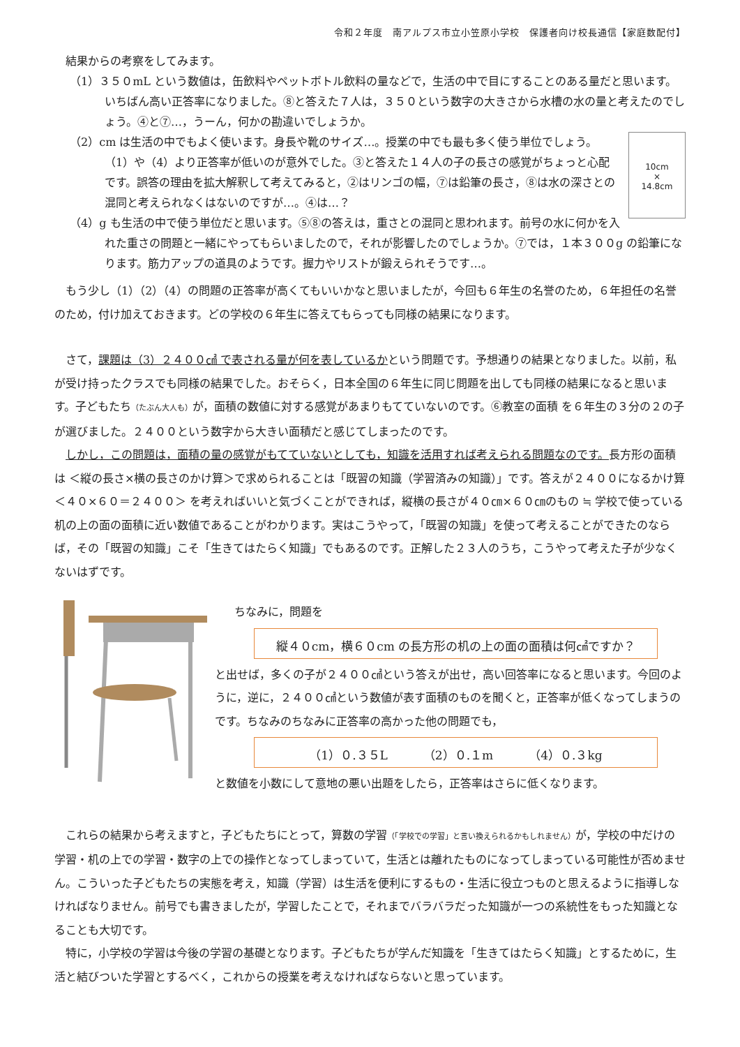令和２年度　南アルプス市立小笠原小学校　保護者向け校長通信【家庭数配付】
　結果からの考察をしてみます。
（1）３５０mL という数値は，缶飲料やペットボトル飲料の量などで，生活の中で目にすることのある量だと思います。いちばん高い正答率になりました。⑧と答えた７人は，３５０という数字の大きさから水槽の水の量と考えたのでしょう。④と⑦…，うーん，何かの勘違いでしょうか。
10cm
×
14.8cm
（2）cm は生活の中でもよく使います。身長や靴のサイズ…。授業の中でも最も多く使う単位でしょう。（1）や（4）より正答率が低いのが意外でした。③と答えた１４人の子の長さの感覚がちょっと心配です。誤答の理由を拡大解釈して考えてみると，②はリンゴの幅，⑦は鉛筆の長さ，⑧は水の深さとの混同と考えられなくはないのですが…。④は…？
（4）g も生活の中で使う単位だと思います。⑤⑧の答えは，重さとの混同と思われます。前号の水に何かを入れた重さの問題と一緒にやってもらいましたので，それが影響したのでしょうか。⑦では，１本３００g の鉛筆になります。筋力アップの道具のようです。握力やリストが鍛えられそうです…。
　もう少し（1）（2）（4）の問題の正答率が高くてもいいかなと思いましたが，今回も６年生の名誉のため，６年担任の名誉のため，付け加えておきます。どの学校の６年生に答えてもらっても同様の結果になります。
　さて，課題は（3）２４００㎠ で表される量が何を表しているかという問題です。予想通りの結果となりました。以前，私が受け持ったクラスでも同様の結果でした。おそらく，日本全国の６年生に同じ問題を出しても同様の結果になると思います。子どもたち（たぶん大人も）が，面積の数値に対する感覚があまりもてていないのです。⑥教室の面積 を６年生の３分の２の子が選びました。２４００という数字から大きい面積だと感じてしまったのです。
　しかし，この問題は，面積の量の感覚がもてていないとしても，知識を活用すれば考えられる問題なのです。長方形の面積は ＜縦の長さ×横の長さのかけ算＞で求められることは「既習の知識（学習済みの知識）」です。答えが２４００になるかけ算 ＜４０×６０＝２４００＞ を考えればいいと気づくことができれば，縦横の長さが４０㎝×６０㎝のもの ≒ 学校で使っている机の上の面の面積に近い数値であることがわかります。実はこうやって，「既習の知識」を使って考えることができたのならば，その「既習の知識」こそ「生きてはたらく知識」でもあるのです。正解した２３人のうち，こうやって考えた子が少なくないはずです。
ちなみに，問題を
縦４０cm，横６０cm の長方形の机の上の面の面積は何㎠ですか？
と出せば，多くの子が２４００㎠という答えが出せ，高い回答率になると思います。今回のように，逆に，２４００㎠という数値が表す面積のものを聞くと，正答率が低くなってしまうのです。ちなみのちなみに正答率の高かった他の問題でも，
（1）０.３５L　　　（2）０.１m　　　（4）０.３kg
と数値を小数にして意地の悪い出題をしたら，正答率はさらに低くなります。
　これらの結果から考えますと，子どもたちにとって，算数の学習（「学校での学習」と言い換えられるかもしれません）が，学校の中だけの学習・机の上での学習・数字の上での操作となってしまっていて，生活とは離れたものになってしまっている可能性が否めません。こういった子どもたちの実態を考え，知識（学習）は生活を便利にするもの・生活に役立つものと思えるように指導しなければなりません。前号でも書きましたが，学習したことで，それまでバラバラだった知識が一つの系統性をもった知識となることも大切です。
　特に，小学校の学習は今後の学習の基礎となります。子どもたちが学んだ知識を「生きてはたらく知識」とするために，生活と結びついた学習とするべく，これからの授業を考えなければならないと思っています。